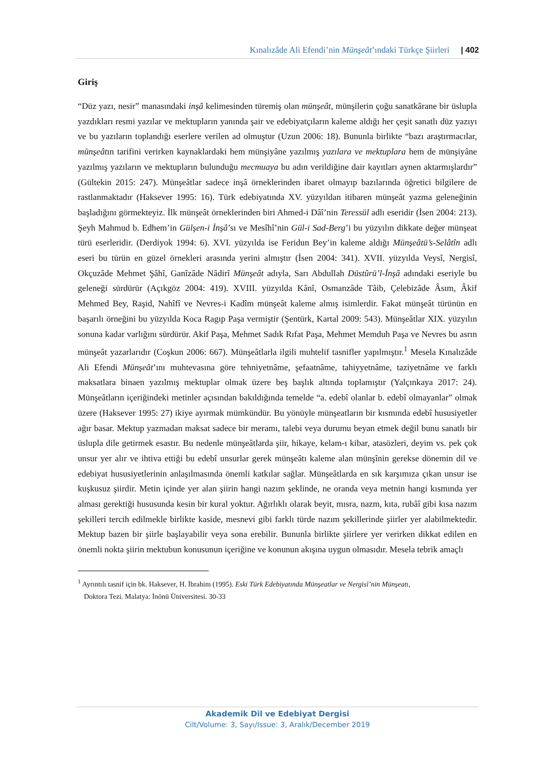Kınalızâde Ali Efendi’nin Münşeât’ındaki Türkçe Şiirleri | 402
Giriş
“Düz yazı, nesir” manasındaki inşâ kelimesinden türemiş olan münşeât, münşilerin çoğu sanatkârane bir üslupla yazdıkları resmi yazılar ve mektupların yanında şair ve edebiyatçıların kaleme aldığı her çeşit sanatlı düz yazıyı ve bu yazıların toplandığı eserlere verilen ad olmuştur (Uzun 2006: 18). Bununla birlikte “bazı araştırmacılar, münşeâtın tarifini verirken kaynaklardaki hem münşiyâne yazılmış yazılara ve mektuplara hem de münşiyâne yazılmış yazıların ve mektupların bulunduğu mecmuaya bu adın verildiğine dair kayıtları aynen aktarmışlardır” (Gültekin 2015: 247). Münşeâtlar sadece inşâ örneklerinden ibaret olmayıp bazılarında öğretici bilgilere de rastlanmaktadır (Haksever 1995: 16). Türk edebiyatında XV. yüzyıldan itibaren münşeât yazma geleneğinin başladığını görmekteyiz. İlk münşeât örneklerinden biri Ahmed-i Dâî’nin Teressül adlı eseridir (İsen 2004: 213). Şeyh Mahmud b. Edhem’in Gülşen-i İnşâ’sı ve Mesîhî’nin Gül-i Sad-Berg’i bu yüzyılın dikkate değer münşeat türü eserleridir. (Derdiyok 1994: 6). XVI. yüzyılda ise Feridun Bey’in kaleme aldığı Münşeâtü’s-Selâtîn adlı eseri bu türün en güzel örnekleri arasında yerini almıştır (İsen 2004: 341). XVII. yüzyılda Veysî, Nergisî, Okçuzâde Mehmet Şâhî, Ganîzâde Nâdirî Münşeât adıyla, Sarı Abdullah Düstûrü’l-İnşâ adındaki eseriyle bu geleneği sürdürür (Açıkgöz 2004: 419). XVIII. yüzyılda Kânî, Osmanzâde Tâib, Çelebizâde Âsım, Âkif Mehmed Bey, Raşid, Nahîfî ve Nevres-i Kadîm münşeât kaleme almış isimlerdir. Fakat münşeât türünün en başarılı örneğini bu yüzyılda Koca Ragıp Paşa vermiştir (Şentürk, Kartal 2009: 543). Münşeâtlar XIX. yüzyılın sonuna kadar varlığını sürdürür. Akif Paşa, Mehmet Sadık Rıfat Paşa, Mehmet Memduh Paşa ve Nevres bu asrın münşeât yazarlarıdır (Coşkun 2006: 667). Münşeâtlarla ilgili muhtelif tasnifler yapılmıştır.<sup>1</sup> Mesela Kınalızâde Ali Efendi Münşeât’ını muhtevasına göre tehniyetnâme, şefaatnâme, tahiyyetnâme, taziyetnâme ve farklı maksatlara binaen yazılmış mektuplar olmak üzere beş başlık altında toplamıştır (Yalçınkaya 2017: 24). Münşeâtların içeriğindeki metinler açısından bakıldığında temelde “a. edebî olanlar b. edebî olmayanlar” olmak üzere (Haksever 1995: 27) ikiye ayırmak mümkündür. Bu yönüyle münşeatların bir kısmında edebî hususiyetler ağır basar. Mektup yazmadan maksat sadece bir meramı, talebi veya durumu beyan etmek değil bunu sanatlı bir üslupla dile getirmek esastır. Bu nedenle münşeâtlarda şiir, hikaye, kelam-ı kibar, atasözleri, deyim vs. pek çok unsur yer alır ve ihtiva ettiği bu edebî unsurlar gerek münşeâtı kaleme alan münşînin gerekse dönemin dil ve edebiyat hususiyetlerinin anlaşılmasında önemli katkılar sağlar. Münşeâtlarda en sık karşımıza çıkan unsur ise kuşkusuz şiirdir. Metin içinde yer alan şiirin hangi nazım şeklinde, ne oranda veya metnin hangi kısmında yer alması gerektiği hususunda kesin bir kural yoktur. Ağırlıklı olarak beyit, mısra, nazm, kıta, rubâî gibi kısa nazım şekilleri tercih edilmekle birlikte kaside, mesnevi gibi farklı türde nazım şekillerinde şiirler yer alabilmektedir. Mektup bazen bir şiirle başlayabilir veya sona erebilir. Bununla birlikte şiirlere yer verirken dikkat edilen en önemli nokta şiirin mektubun konusunun içeriğine ve konunun akışına uygun olmasıdır. Mesela tebrik amaçlı
<sup>1</sup> Ayrıntılı tasnif için bk. Haksever, H. İbrahim (1995). Eski Türk Edebiyatında Münşeatlar ve Nergisî’nin Münşeatı,
Doktora Tezi. Malatya: İnönü Üniversitesi. 30-33
Akademik Dil ve Edebiyat Dergisi
Cilt/Volume: 3, Sayı/Issue: 3, Aralık/December 2019